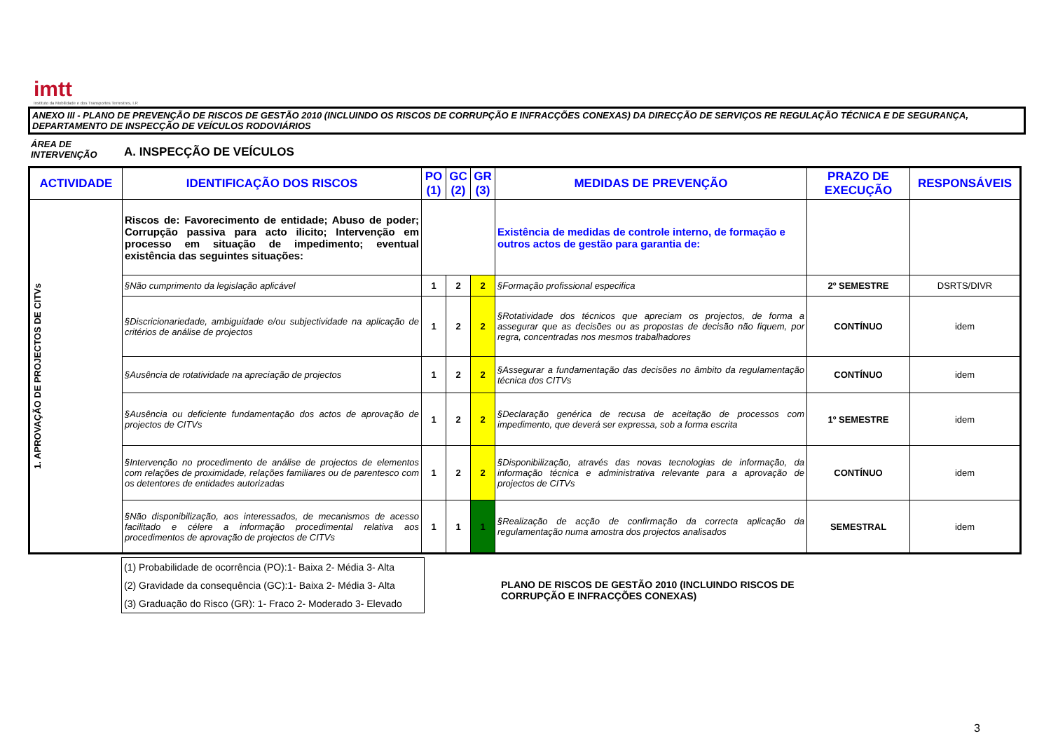imtt
Instituto da Mobilidade e dos Transportes Terrestres, I.P.
ANEXO III - PLANO DE PREVENÇÃO DE RISCOS DE GESTÃO 2010 (INCLUINDO OS RISCOS DE CORRUPÇÃO E INFRACÇÕES CONEXAS) DA DIRECÇÃO DE SERVIÇOS RE REGULAÇÃO TÉCNICA E DE SEGURANÇA, DEPARTAMENTO DE INSPECÇÃO DE VEÍCULOS RODOVIÁRIOS
ÁREA DE INTERVENÇÃO
A. INSPECÇÃO DE VEÍCULOS
| ACTIVIDADE | IDENTIFICAÇÃO DOS RISCOS | PO (1) | GC (2) | GR (3) | MEDIDAS DE PREVENÇÃO | PRAZO DE EXECUÇÃO | RESPONSÁVEIS |
| --- | --- | --- | --- | --- | --- | --- | --- |
| 1. APROVAÇÃO DE PROJECTOS DE CITVs | Riscos de: Favorecimento de entidade; Abuso de poder; Corrupção passiva para acto ilicito; Intervenção em processo em situação de impedimento; eventual existência das seguintes situações: | | | | Existência de medidas de controle interno, de formação e outros actos de gestão para garantia de: | | |
| | §Não cumprimento da legislação aplicável | 1 | 2 | 2 | §Formação profissional especifica | 2º SEMESTRE | DSRTS/DIVR |
| | §Discricionariedade, ambiguidade e/ou subjectividade na aplicação de critérios de análise de projectos | 1 | 2 | 2 | §Rotatividade dos técnicos que apreciam os projectos, de forma a assegurar que as decisões ou as propostas de decisão não fiquem, por regra, concentradas nos mesmos trabalhadores | CONTÍNUO | idem |
| | §Ausência de rotatividade na apreciação de projectos | 1 | 2 | 2 | §Assegurar a fundamentação das decisões no âmbito da regulamentação técnica dos CITVs | CONTÍNUO | idem |
| | §Ausência ou deficiente fundamentação dos actos de aprovação de projectos de CITVs | 1 | 2 | 2 | §Declaração genérica de recusa de aceitação de processos com impedimento, que deverá ser expressa, sob a forma escrita | 1º SEMESTRE | idem |
| | §Intervenção no procedimento de análise de projectos de elementos com relações de proximidade, relações familiares ou de parentesco com os detentores de entidades autorizadas | 1 | 2 | 2 | §Disponibilização, através das novas tecnologias de informação, da informação técnica e administrativa relevante para a aprovação de projectos de CITVs | CONTÍNUO | idem |
| | §Não disponibilização, aos interessados, de mecanismos de acesso facilitado e célere a informação procedimental relativa aos procedimentos de aprovação de projectos de CITVs | 1 | 1 | 1 | §Realização de acção de confirmação da correcta aplicação da regulamentação numa amostra dos projectos analisados | SEMESTRAL | idem |
(1) Probabilidade de ocorrência (PO):1- Baixa 2- Média 3- Alta
(2) Gravidade da consequência (GC):1- Baixa 2- Média 3- Alta
(3) Graduação do Risco (GR): 1- Fraco 2- Moderado 3- Elevado
PLANO DE RISCOS DE GESTÃO 2010 (INCLUINDO RISCOS DE
CORRUPÇÃO E INFRACÇÕES CONEXAS)
3